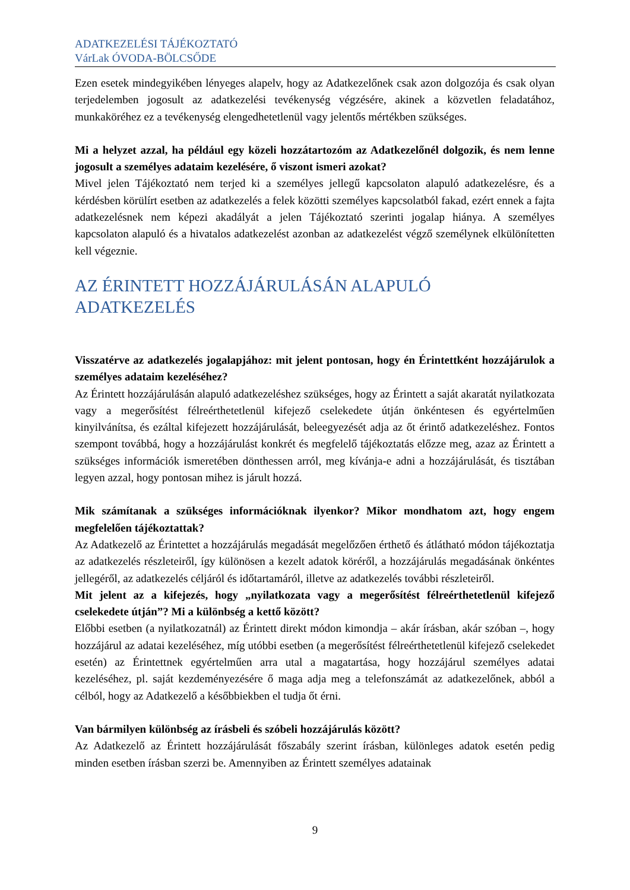ADATKEZELÉSI TÁJÉKOZTATÓ
VárLak ÓVODA-BÖLCSŐDE
Ezen esetek mindegyikében lényeges alapelv, hogy az Adatkezelőnek csak azon dolgozója és csak olyan terjedelemben jogosult az adatkezelési tevékenység végzésére, akinek a közvetlen feladatához, munkaköréhez ez a tevékenység elengedhetetlenül vagy jelentős mértékben szükséges.
Mi a helyzet azzal, ha például egy közeli hozzátartozóm az Adatkezelőnél dolgozik, és nem lenne jogosult a személyes adataim kezelésére, ő viszont ismeri azokat?
Mivel jelen Tájékoztató nem terjed ki a személyes jellegű kapcsolaton alapuló adatkezelésre, és a kérdésben körülírt esetben az adatkezelés a felek közötti személyes kapcsolatból fakad, ezért ennek a fajta adatkezelésnek nem képezi akadályát a jelen Tájékoztató szerinti jogalap hiánya. A személyes kapcsolaton alapuló és a hivatalos adatkezelést azonban az adatkezelést végző személynek elkülönítetten kell végeznie.
AZ ÉRINTETT HOZZÁJÁRULÁSÁN ALAPULÓ ADATKEZELÉS
Visszatérve az adatkezelés jogalapjához: mit jelent pontosan, hogy én Érintettként hozzájárulok a személyes adataim kezeléséhez?
Az Érintett hozzájárulásán alapuló adatkezeléshez szükséges, hogy az Érintett a saját akaratát nyilatkozata vagy a megerősítést félreérthetetlenül kifejező cselekedete útján önkéntesen és egyértelműen kinyilvánítsa, és ezáltal kifejezett hozzájárulását, beleegyezését adja az őt érintő adatkezeléshez. Fontos szempont továbbá, hogy a hozzájárulást konkrét és megfelelő tájékoztatás előzze meg, azaz az Érintett a szükséges információk ismeretében dönthessen arról, meg kívánja-e adni a hozzájárulását, és tisztában legyen azzal, hogy pontosan mihez is járult hozzá.
Mik számítanak a szükséges információknak ilyenkor? Mikor mondhatom azt, hogy engem megfelelően tájékoztattak?
Az Adatkezelő az Érintettet a hozzájárulás megadását megelőzően érthető és átlátható módon tájékoztatja az adatkezelés részleteiről, így különösen a kezelt adatok köréről, a hozzájárulás megadásának önkéntes jellegéről, az adatkezelés céljáról és időtartamáról, illetve az adatkezelés további részleteiről.
Mit jelent az a kifejezés, hogy „nyilatkozata vagy a megerősítést félreérthetetlenül kifejező cselekedete útján”? Mi a különbség a kettő között?
Előbbi esetben (a nyilatkozatnál) az Érintett direkt módon kimondja – akár írásban, akár szóban –, hogy hozzájárul az adatai kezeléséhez, míg utóbbi esetben (a megerősítést félreérthetetlenül kifejező cselekedet esetén) az Érintettnek egyértelműen arra utal a magatartása, hogy hozzájárul személyes adatai kezeléséhez, pl. saját kezdeményezésére ő maga adja meg a telefonszámát az adatkezelőnek, abból a célból, hogy az Adatkezelő a későbbiekben el tudja őt érni.
Van bármilyen különbség az írásbeli és szóbeli hozzájárulás között?
Az Adatkezelő az Érintett hozzájárulását főszabály szerint írásban, különleges adatok esetén pedig minden esetben írásban szerzi be. Amennyiben az Érintett személyes adatainak
9